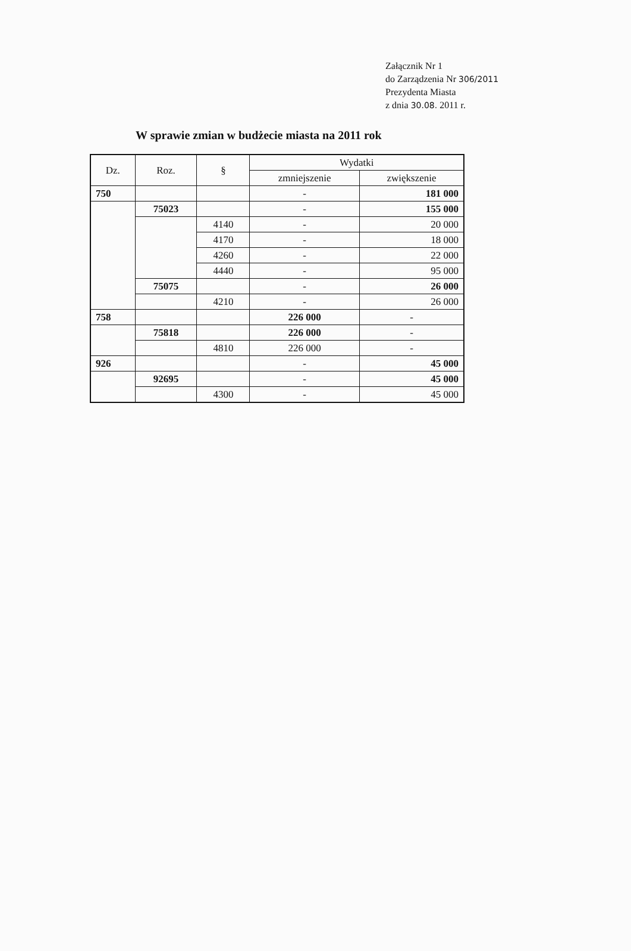Załącznik Nr 1
do Zarządzenia Nr 306/2011
Prezydenta Miasta
z dnia 30.08. 2011 r.
W sprawie zmian w budżecie miasta na 2011 rok
| Dz. | Roz. | § | Wydatki | |
| --- | --- | --- | --- | --- |
| | | | zmniejszenie | zwiększenie |
| 750 | | | - | 181 000 |
| | 75023 | | - | 155 000 |
| | | 4140 | - | 20 000 |
| | | 4170 | - | 18 000 |
| | | 4260 | - | 22 000 |
| | | 4440 | - | 95 000 |
| | 75075 | | - | 26 000 |
| | | 4210 | - | 26 000 |
| 758 | | | 226 000 | - |
| | 75818 | | 226 000 | - |
| | | 4810 | 226 000 | - |
| 926 | | | - | 45 000 |
| | 92695 | | - | 45 000 |
| | | 4300 | - | 45 000 |